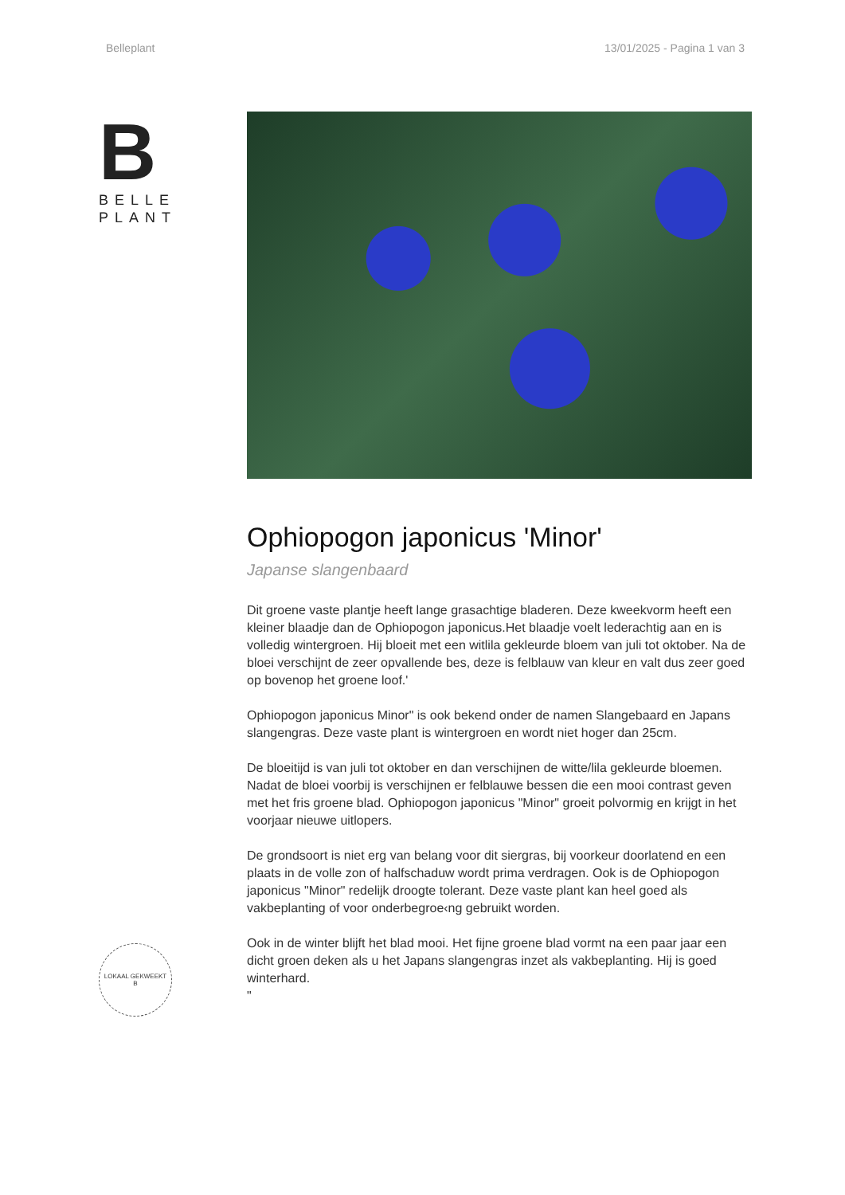Belleplant 13/01/2025 - Pagina 1 van 3
B
BELLE
PLANT
LOKAAL GEKWEEKT
B
Ophiopogon japonicus 'Minor'
Japanse slangenbaard
Dit groene vaste plantje heeft lange grasachtige bladeren. Deze kweekvorm heeft een kleiner blaadje dan de Ophiopogon japonicus.Het blaadje voelt lederachtig aan en is volledig wintergroen. Hij bloeit met een witlila gekleurde bloem van juli tot oktober. Na de bloei verschijnt de zeer opvallende bes, deze is felblauw van kleur en valt dus zeer goed op bovenop het groene loof.'
Ophiopogon japonicus Minor" is ook bekend onder de namen Slangebaard en Japans slangengras. Deze vaste plant is wintergroen en wordt niet hoger dan 25cm.
De bloeitijd is van juli tot oktober en dan verschijnen de witte/lila gekleurde bloemen. Nadat de bloei voorbij is verschijnen er felblauwe bessen die een mooi contrast geven met het fris groene blad. Ophiopogon japonicus "Minor" groeit polvormig en krijgt in het voorjaar nieuwe uitlopers.
De grondsoort is niet erg van belang voor dit siergras, bij voorkeur doorlatend en een plaats in de volle zon of halfschaduw wordt prima verdragen. Ook is de Ophiopogon japonicus "Minor" redelijk droogte tolerant. Deze vaste plant kan heel goed als vakbeplanting of voor onderbegroe‹ng gebruikt worden.
Ook in de winter blijft het blad mooi. Het fijne groene blad vormt na een paar jaar een dicht groen deken als u het Japans slangengras inzet als vakbeplanting. Hij is goed winterhard.
"